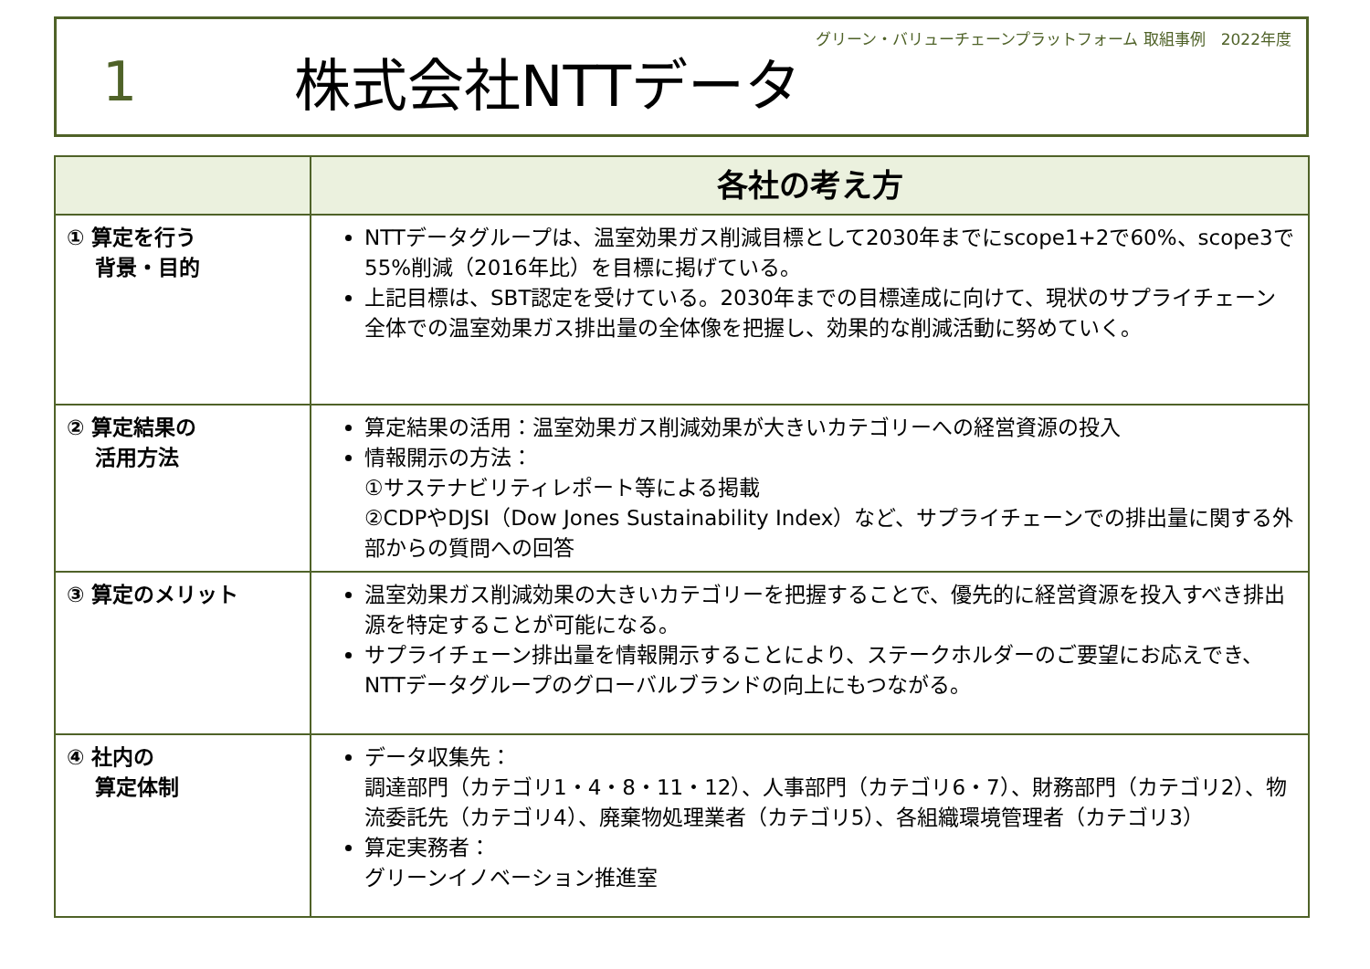グリーン・バリューチェーンプラットフォーム 取組事例　2022年度
1 株式会社NTTデータ
| | 各社の考え方 |
| --- | --- |
| ① 算定を行う 背景・目的 | NTTデータグループは、温室効果ガス削減目標として2030年までにscope1+2で60%、scope3で55%削減（2016年比）を目標に掲げている。 上記目標は、SBT認定を受けている。2030年までの目標達成に向けて、現状のサプライチェーン全体での温室効果ガス排出量の全体像を把握し、効果的な削減活動に努めていく。 |
| ② 算定結果の 活用方法 | 算定結果の活用：温室効果ガス削減効果が大きいカテゴリーへの経営資源の投入 情報開示の方法： ①サステナビリティレポート等による掲載 ②CDPやDJSI（Dow Jones Sustainability Index）など、サプライチェーンでの排出量に関する外部からの質問への回答 |
| ③ 算定のメリット | 温室効果ガス削減効果の大きいカテゴリーを把握することで、優先的に経営資源を投入すべき排出源を特定することが可能になる。 サプライチェーン排出量を情報開示することにより、ステークホルダーのご要望にお応えでき、NTTデータグループのグローバルブランドの向上にもつながる。 |
| ④ 社内の 算定体制 | データ収集先： 調達部門（カテゴリ1・4・8・11・12）、人事部門（カテゴリ6・7）、財務部門（カテゴリ2）、物流委託先（カテゴリ4）、廃棄物処理業者（カテゴリ5）、各組織環境管理者（カテゴリ3） 算定実務者： グリーンイノベーション推進室 |